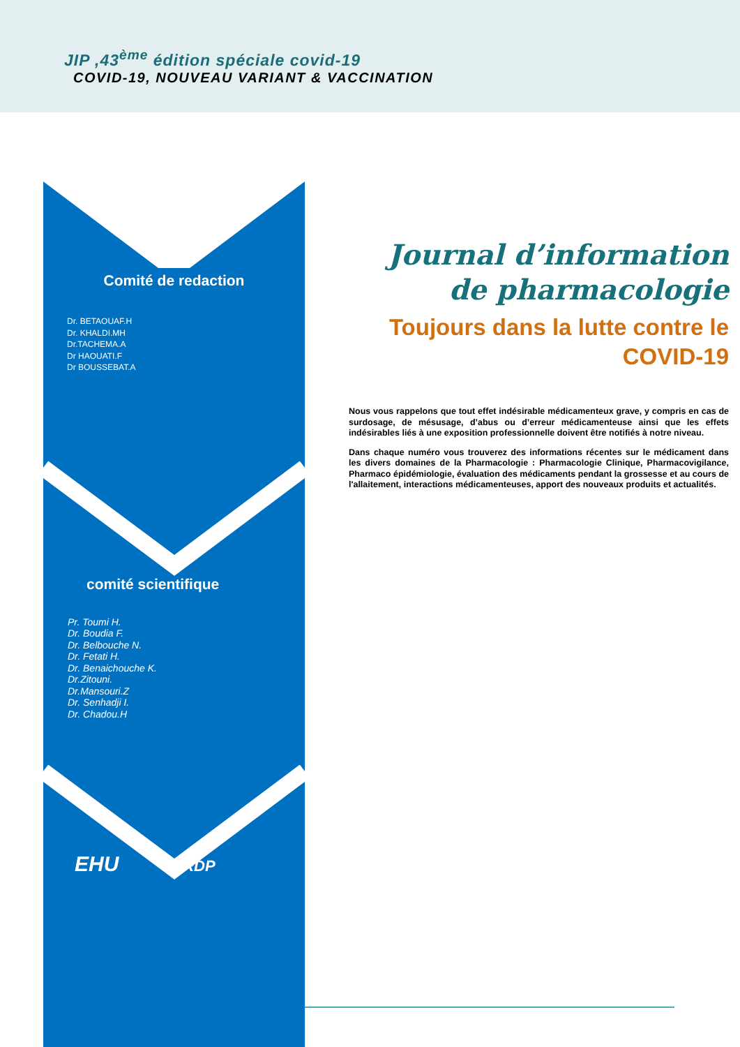JIP ,43<sup>ème</sup> édition spéciale covid-19
COVID-19, NOUVEAU VARIANT & VACCINATION
Comité de redaction
Dr. BETAOUAF.H
Dr. KHALDI.MH
Dr.TACHEMA.A
Dr HAOUATI.F
Dr BOUSSEBAT.A
comité scientifique
Pr. Toumi H.
Dr. Boudia F.
Dr. Belbouche N.
Dr. Fetati H.
Dr. Benaichouche K.
Dr.Zitouni.
Dr.Mansouri.Z
Dr. Senhadji I.
Dr. Chadou.H
EHU LRDP
Journal d’information de pharmacologie
Toujours dans la lutte contre le COVID-19
Nous vous rappelons que tout effet indésirable médicamenteux grave, y compris en cas de surdosage, de mésusage, d’abus ou d’erreur médicamenteuse ainsi que les effets indésirables liés à une exposition professionnelle doivent être notifiés à notre niveau.
Dans chaque numéro vous trouverez des informations récentes sur le médicament dans les divers domaines de la Pharmacologie : Pharmacologie Clinique, Pharmacovigilance, Pharmaco épidémiologie, évaluation des médicaments pendant la grossesse et au cours de l'allaitement, interactions médicamenteuses, apport des nouveaux produits et actualités.